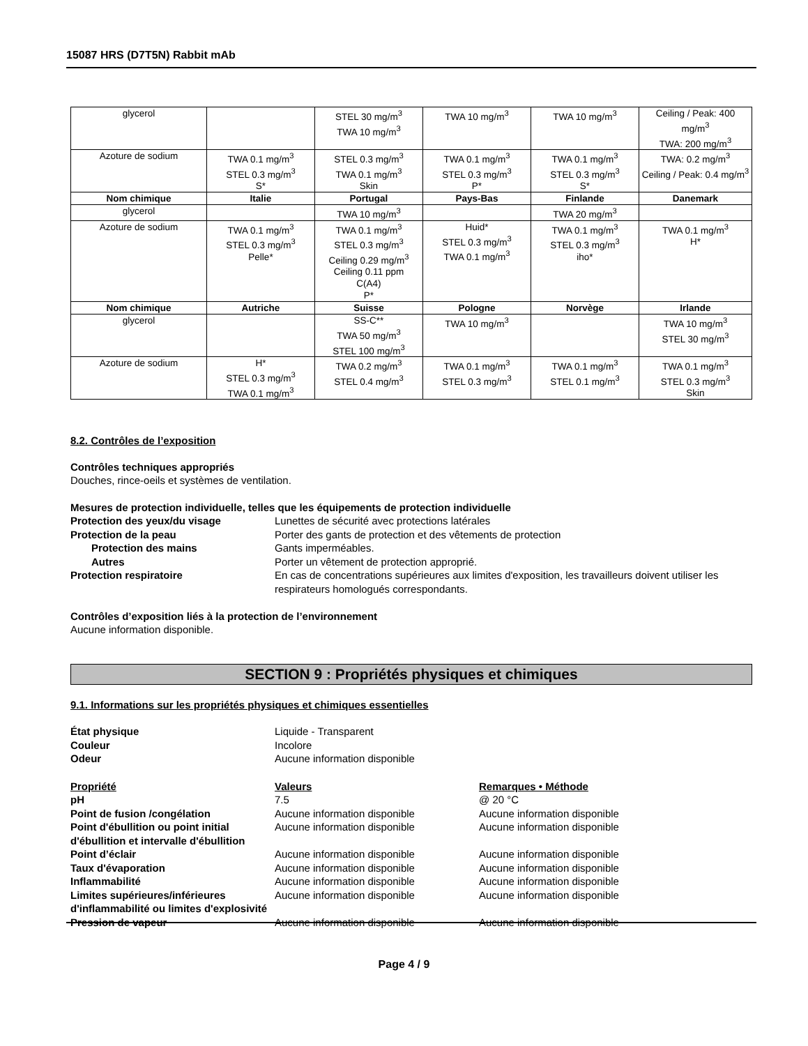15087 HRS (D7T5N) Rabbit mAb
| glycerol | | STEL 30 mg/m<sup>3</sup> TWA 10 mg/m<sup>3</sup> | TWA 10 mg/m<sup>3</sup> | TWA 10 mg/m<sup>3</sup> | Ceiling / Peak: 400 mg/m<sup>3</sup> TWA: 200 mg/m<sup>3</sup> |
| Azoture de sodium | TWA 0.1 mg/m<sup>3</sup> STEL 0.3 mg/m<sup>3</sup> S* | STEL 0.3 mg/m<sup>3</sup> TWA 0.1 mg/m<sup>3</sup> Skin | TWA 0.1 mg/m<sup>3</sup> STEL 0.3 mg/m<sup>3</sup> P* | TWA 0.1 mg/m<sup>3</sup> STEL 0.3 mg/m<sup>3</sup> S* | TWA: 0.2 mg/m<sup>3</sup> Ceiling / Peak: 0.4 mg/m<sup>3</sup> |
| Nom chimique | Italie | Portugal | Pays-Bas | Finlande | Danemark |
| glycerol | | TWA 10 mg/m<sup>3</sup> | | TWA 20 mg/m<sup>3</sup> | |
| Azoture de sodium | TWA 0.1 mg/m<sup>3</sup> STEL 0.3 mg/m<sup>3</sup> Pelle* | TWA 0.1 mg/m<sup>3</sup> STEL 0.3 mg/m<sup>3</sup> Ceiling 0.29 mg/m<sup>3</sup> Ceiling 0.11 ppm C(A4) P* | Huid* STEL 0.3 mg/m<sup>3</sup> TWA 0.1 mg/m<sup>3</sup> | TWA 0.1 mg/m<sup>3</sup> STEL 0.3 mg/m<sup>3</sup> iho* | TWA 0.1 mg/m<sup>3</sup> H* |
| Nom chimique | Autriche | Suisse | Pologne | Norvège | Irlande |
| glycerol | | SS-C** TWA 50 mg/m<sup>3</sup> STEL 100 mg/m<sup>3</sup> | TWA 10 mg/m<sup>3</sup> | | TWA 10 mg/m<sup>3</sup> STEL 30 mg/m<sup>3</sup> |
| Azoture de sodium | H* STEL 0.3 mg/m<sup>3</sup> TWA 0.1 mg/m<sup>3</sup> | TWA 0.2 mg/m<sup>3</sup> STEL 0.4 mg/m<sup>3</sup> | TWA 0.1 mg/m<sup>3</sup> STEL 0.3 mg/m<sup>3</sup> | TWA 0.1 mg/m<sup>3</sup> STEL 0.1 mg/m<sup>3</sup> | TWA 0.1 mg/m<sup>3</sup> STEL 0.3 mg/m<sup>3</sup> Skin |
8.2. Contrôles de l’exposition
Contrôles techniques appropriés
Douches, rince-oeils et systèmes de ventilation.
Mesures de protection individuelle, telles que les équipements de protection individuelle
Protection des yeux/du visage Lunettes de sécurité avec protections latérales
Protection de la peau Porter des gants de protection et des vêtements de protection
Protection des mains Gants imperméables.
Autres Porter un vêtement de protection approprié.
Protection respiratoire En cas de concentrations supérieures aux limites d'exposition, les travailleurs doivent utiliser les respirateurs homologués correspondants.
Contrôles d’exposition liés à la protection de l’environnement
Aucune information disponible.
SECTION 9 : Propriétés physiques et chimiques
9.1. Informations sur les propriétés physiques et chimiques essentielles
État physique Liquide - Transparent
Couleur Incolore
Odeur Aucune information disponible
Propriété Valeurs Remarques • Méthode
pH 7.5 @ 20 °C
Point de fusion /congélation Aucune information disponible Aucune information disponible
Point d'ébullition ou point initial d'ébullition et intervalle d'ébullition
Aucune information disponible Aucune information disponible
Point d’éclair Aucune information disponible Aucune information disponible
Taux d'évaporation Aucune information disponible Aucune information disponible
Inflammabilité Aucune information disponible Aucune information disponible
Limites supérieures/inférieures d'inflammabilité ou limites d'explosivité
Aucune information disponible Aucune information disponible
Pression de vapeur Aucune information disponible Aucune information disponible
Page 4 / 9